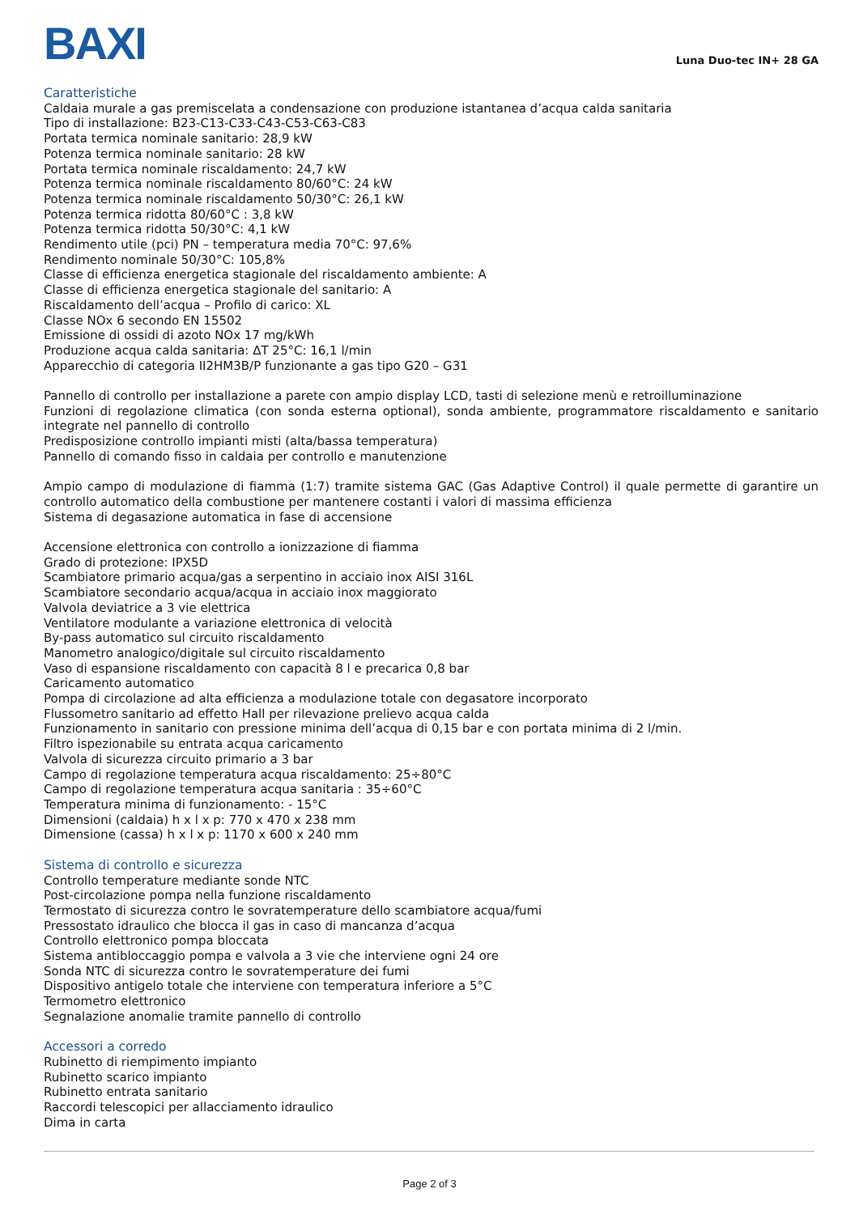BAXI
Luna Duo-tec IN+ 28 GA
Caratteristiche
Caldaia murale a gas premiscelata a condensazione con produzione istantanea d’acqua calda sanitaria
Tipo di installazione: B23-C13-C33-C43-C53-C63-C83
Portata termica nominale sanitario: 28,9 kW
Potenza termica nominale sanitario: 28 kW
Portata termica nominale riscaldamento: 24,7 kW
Potenza termica nominale riscaldamento 80/60°C: 24 kW
Potenza termica nominale riscaldamento 50/30°C: 26,1 kW
Potenza termica ridotta 80/60°C : 3,8 kW
Potenza termica ridotta 50/30°C: 4,1 kW
Rendimento utile (pci) PN – temperatura media 70°C: 97,6%
Rendimento nominale 50/30°C: 105,8%
Classe di efficienza energetica stagionale del riscaldamento ambiente: A
Classe di efficienza energetica stagionale del sanitario: A
Riscaldamento dell’acqua – Profilo di carico: XL
Classe NOx 6 secondo EN 15502
Emissione di ossidi di azoto NOx 17 mg/kWh
Produzione acqua calda sanitaria: ΔT 25°C: 16,1 l/min
Apparecchio di categoria II2HM3B/P funzionante a gas tipo G20 – G31
Pannello di controllo per installazione a parete con ampio display LCD, tasti di selezione menù e retroilluminazione
Funzioni di regolazione climatica (con sonda esterna optional), sonda ambiente, programmatore riscaldamento e sanitario integrate nel pannello di controllo
Predisposizione controllo impianti misti (alta/bassa temperatura)
Pannello di comando fisso in caldaia per controllo e manutenzione
Ampio campo di modulazione di fiamma (1:7) tramite sistema GAC (Gas Adaptive Control) il quale permette di garantire un controllo automatico della combustione per mantenere costanti i valori di massima efficienza
Sistema di degasazione automatica in fase di accensione
Accensione elettronica con controllo a ionizzazione di fiamma
Grado di protezione: IPX5D
Scambiatore primario acqua/gas a serpentino in acciaio inox AISI 316L
Scambiatore secondario acqua/acqua in acciaio inox maggiorato
Valvola deviatrice a 3 vie elettrica
Ventilatore modulante a variazione elettronica di velocità
By-pass automatico sul circuito riscaldamento
Manometro analogico/digitale sul circuito riscaldamento
Vaso di espansione riscaldamento con capacità 8 l e precarica 0,8 bar
Caricamento automatico
Pompa di circolazione ad alta efficienza a modulazione totale con degasatore incorporato
Flussometro sanitario ad effetto Hall per rilevazione prelievo acqua calda
Funzionamento in sanitario con pressione minima dell’acqua di 0,15 bar e con portata minima di 2 l/min.
Filtro ispezionabile su entrata acqua caricamento
Valvola di sicurezza circuito primario a 3 bar
Campo di regolazione temperatura acqua riscaldamento: 25÷80°C
Campo di regolazione temperatura acqua sanitaria : 35÷60°C
Temperatura minima di funzionamento: - 15°C
Dimensioni (caldaia) h x l x p: 770 x 470 x 238 mm
Dimensione (cassa) h x l x p: 1170 x 600 x 240 mm
Sistema di controllo e sicurezza
Controllo temperature mediante sonde NTC
Post-circolazione pompa nella funzione riscaldamento
Termostato di sicurezza contro le sovratemperature dello scambiatore acqua/fumi
Pressostato idraulico che blocca il gas in caso di mancanza d’acqua
Controllo elettronico pompa bloccata
Sistema antibloccaggio pompa e valvola a 3 vie che interviene ogni 24 ore
Sonda NTC di sicurezza contro le sovratemperature dei fumi
Dispositivo antigelo totale che interviene con temperatura inferiore a 5°C
Termometro elettronico
Segnalazione anomalie tramite pannello di controllo
Accessori a corredo
Rubinetto di riempimento impianto
Rubinetto scarico impianto
Rubinetto entrata sanitario
Raccordi telescopici per allacciamento idraulico
Dima in carta
Page 2 of 3